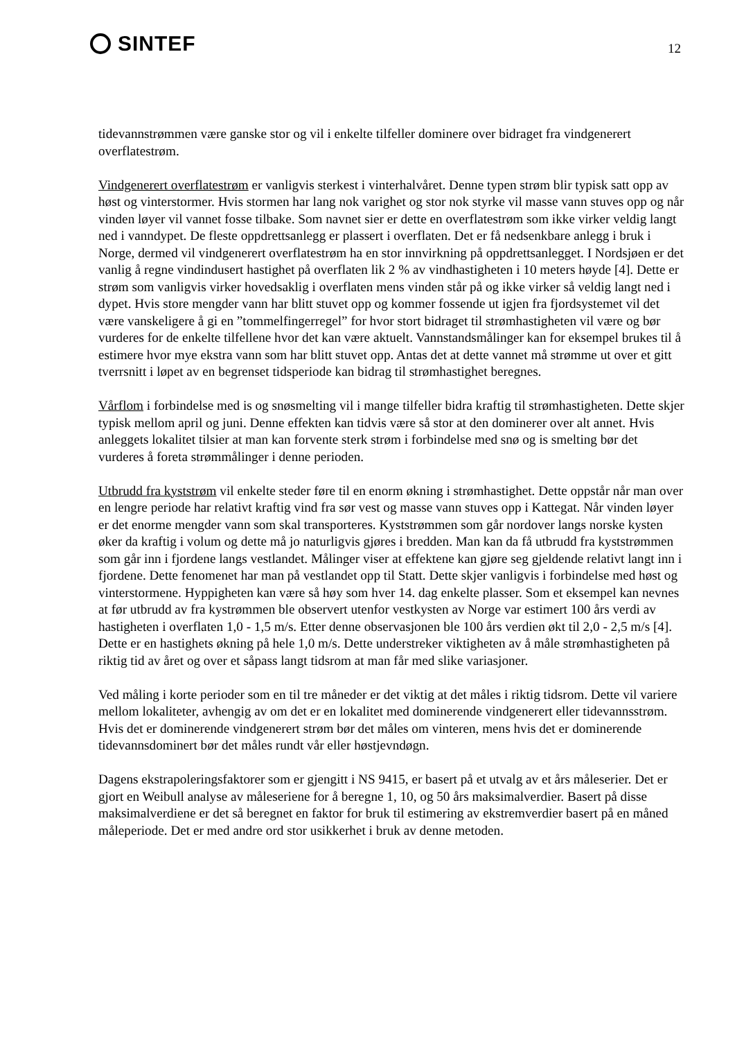SINTEF
12
tidevannstrømmen være ganske stor og vil i enkelte tilfeller dominere over bidraget fra vindgenerert overflatestrøm.
Vindgenerert overflatestrøm er vanligvis sterkest i vinterhalvåret. Denne typen strøm blir typisk satt opp av høst og vinterstormer. Hvis stormen har lang nok varighet og stor nok styrke vil masse vann stuves opp og når vinden løyer vil vannet fosse tilbake. Som navnet sier er dette en overflatestrøm som ikke virker veldig langt ned i vanndypet. De fleste oppdrettsanlegg er plassert i overflaten. Det er få nedsenkbare anlegg i bruk i Norge, dermed vil vindgenerert overflatestrøm ha en stor innvirkning på oppdrettsanlegget. I Nordsjøen er det vanlig å regne vindindusert hastighet på overflaten lik 2 % av vindhastigheten i 10 meters høyde [4]. Dette er strøm som vanligvis virker hovedsaklig i overflaten mens vinden står på og ikke virker så veldig langt ned i dypet. Hvis store mengder vann har blitt stuvet opp og kommer fossende ut igjen fra fjordsystemet vil det være vanskeligere å gi en ”tommelfingerregel” for hvor stort bidraget til strømhastigheten vil være og bør vurderes for de enkelte tilfellene hvor det kan være aktuelt. Vannstandsmålinger kan for eksempel brukes til å estimere hvor mye ekstra vann som har blitt stuvet opp. Antas det at dette vannet må strømme ut over et gitt tverrsnitt i løpet av en begrenset tidsperiode kan bidrag til strømhastighet beregnes.
Vårflom i forbindelse med is og snøsmelting vil i mange tilfeller bidra kraftig til strømhastigheten. Dette skjer typisk mellom april og juni. Denne effekten kan tidvis være så stor at den dominerer over alt annet. Hvis anleggets lokalitet tilsier at man kan forvente sterk strøm i forbindelse med snø og is smelting bør det vurderes å foreta strømmålinger i denne perioden.
Utbrudd fra kyststrøm vil enkelte steder føre til en enorm økning i strømhastighet. Dette oppstår når man over en lengre periode har relativt kraftig vind fra sør vest og masse vann stuves opp i Kattegat. Når vinden løyer er det enorme mengder vann som skal transporteres. Kyststrømmen som går nordover langs norske kysten øker da kraftig i volum og dette må jo naturligvis gjøres i bredden. Man kan da få utbrudd fra kyststrømmen som går inn i fjordene langs vestlandet. Målinger viser at effektene kan gjøre seg gjeldende relativt langt inn i fjordene. Dette fenomenet har man på vestlandet opp til Statt. Dette skjer vanligvis i forbindelse med høst og vinterstormene. Hyppigheten kan være så høy som hver 14. dag enkelte plasser. Som et eksempel kan nevnes at før utbrudd av fra kystrømmen ble observert utenfor vestkysten av Norge var estimert 100 års verdi av hastigheten i overflaten 1,0 - 1,5 m/s. Etter denne observasjonen ble 100 års verdien økt til 2,0 - 2,5 m/s [4]. Dette er en hastighets økning på hele 1,0 m/s. Dette understreker viktigheten av å måle strømhastigheten på riktig tid av året og over et såpass langt tidsrom at man får med slike variasjoner.
Ved måling i korte perioder som en til tre måneder er det viktig at det måles i riktig tidsrom. Dette vil variere mellom lokaliteter, avhengig av om det er en lokalitet med dominerende vindgenerert eller tidevannsstrøm. Hvis det er dominerende vindgenerert strøm bør det måles om vinteren, mens hvis det er dominerende tidevannsdominert bør det måles rundt vår eller høstjevndøgn.
Dagens ekstrapoleringsfaktorer som er gjengitt i NS 9415, er basert på et utvalg av et års måleserier. Det er gjort en Weibull analyse av måleseriene for å beregne 1, 10, og 50 års maksimalverdier. Basert på disse maksimalverdiene er det så beregnet en faktor for bruk til estimering av ekstremverdier basert på en måned måleperiode. Det er med andre ord stor usikkerhet i bruk av denne metoden.